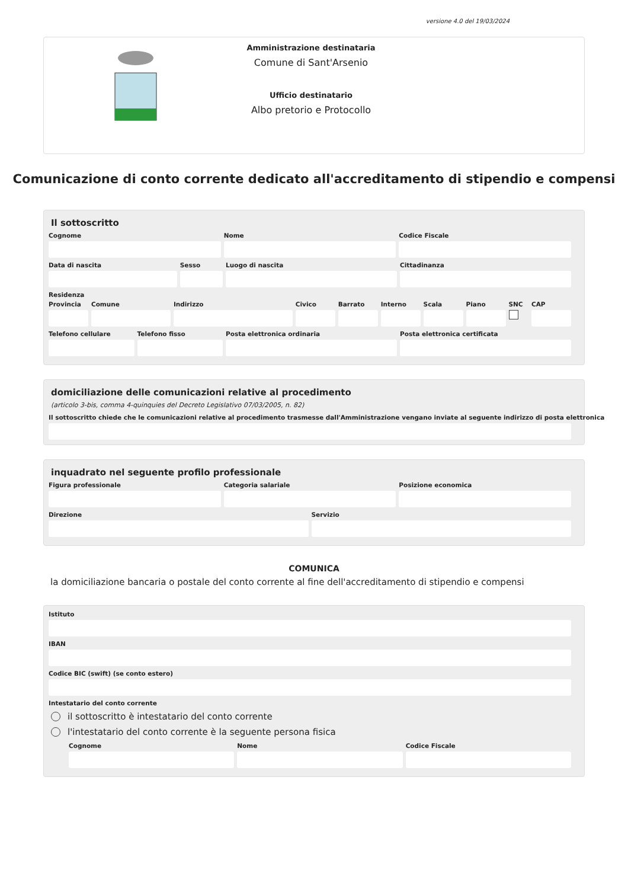versione 4.0 del 19/03/2024
Amministrazione destinataria
Comune di Sant'Arsenio
Ufficio destinatario
Albo pretorio e Protocollo
Comunicazione di conto corrente dedicato all'accreditamento di stipendio e compensi
Il sottoscritto
Cognome Nome Codice Fiscale
Data di nascita Sesso Luogo di nascita Cittadinanza
Residenza
Provincia Comune Indirizzo Civico Barrato Interno Scala Piano SNC CAP
Telefono cellulare Telefono fisso Posta elettronica ordinaria Posta elettronica certificata
domiciliazione delle comunicazioni relative al procedimento
(articolo 3-bis, comma 4-quinquies del Decreto Legislativo 07/03/2005, n. 82)
Il sottoscritto chiede che le comunicazioni relative al procedimento trasmesse dall'Amministrazione vengano inviate al seguente indirizzo di posta elettronica
inquadrato nel seguente profilo professionale
Figura professionale Categoria salariale Posizione economica
Direzione Servizio
COMUNICA
la domiciliazione bancaria o postale del conto corrente al fine dell'accreditamento di stipendio e compensi
Istituto
IBAN
Codice BIC (swift) (se conto estero)
Intestatario del conto corrente
il sottoscritto è intestatario del conto corrente
l'intestatario del conto corrente è la seguente persona fisica
Cognome Nome Codice Fiscale